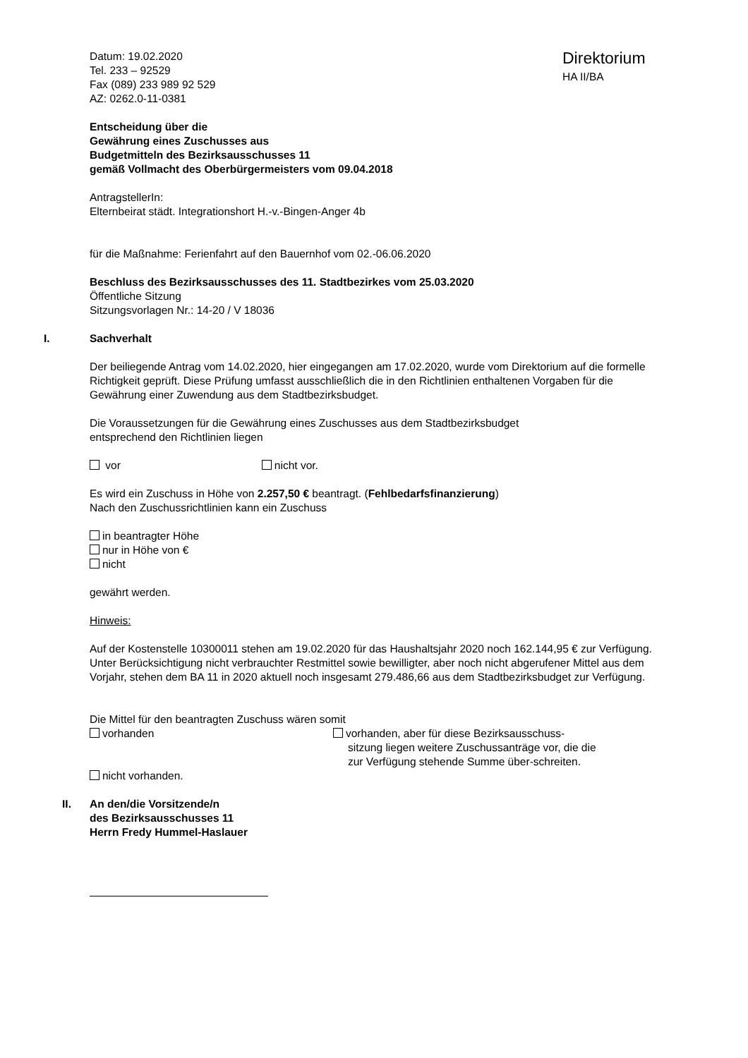Datum: 19.02.2020
Tel. 233 – 92529
Fax (089) 233 989 92 529
AZ: 0262.0-11-0381
Direktorium
HA II/BA
Entscheidung über die
Gewährung eines Zuschusses aus
Budgetmitteln des Bezirksausschusses 11
gemäß Vollmacht des Oberbürgermeisters vom 09.04.2018
AntragstellerIn:
Elternbeirat städt. Integrationshort H.-v.-Bingen-Anger 4b
für die Maßnahme: Ferienfahrt auf den Bauernhof vom 02.-06.06.2020
Beschluss des Bezirksausschusses des 11. Stadtbezirkes vom 25.03.2020
Öffentliche Sitzung
Sitzungsvorlagen Nr.: 14-20 / V 18036
I. Sachverhalt
Der beiliegende Antrag vom 14.02.2020, hier eingegangen am 17.02.2020, wurde vom Direktorium auf die formelle Richtigkeit geprüft. Diese Prüfung umfasst ausschließlich die in den Richtlinien enthaltenen Vorgaben für die Gewährung einer Zuwendung aus dem Stadtbezirksbudget.
Die Voraussetzungen für die Gewährung eines Zuschusses aus dem Stadtbezirksbudget
entsprechend den Richtlinien liegen
vor nicht vor.
Es wird ein Zuschuss in Höhe von 2.257,50 € beantragt. (Fehlbedarfsfinanzierung)
Nach den Zuschussrichtlinien kann ein Zuschuss
in beantragter Höhe
nur in Höhe von €
nicht
gewährt werden.
Hinweis:
Auf der Kostenstelle 10300011 stehen am 19.02.2020 für das Haushaltsjahr 2020 noch 162.144,95 € zur Verfügung. Unter Berücksichtigung nicht verbrauchter Restmittel sowie bewilligter, aber noch nicht abgerufener Mittel aus dem Vorjahr, stehen dem BA 11 in 2020 aktuell noch insgesamt 279.486,66 aus dem Stadtbezirksbudget zur Verfügung.
Die Mittel für den beantragten Zuschuss wären somit
vorhanden
nicht vorhanden.
vorhanden, aber für diese Bezirksausschuss-
sitzung liegen weitere Zuschussanträge vor, die die zur Verfügung stehende Summe über-schreiten.
II. An den/die Vorsitzende/n
des Bezirksausschusses 11
Herrn Fredy Hummel-Haslauer